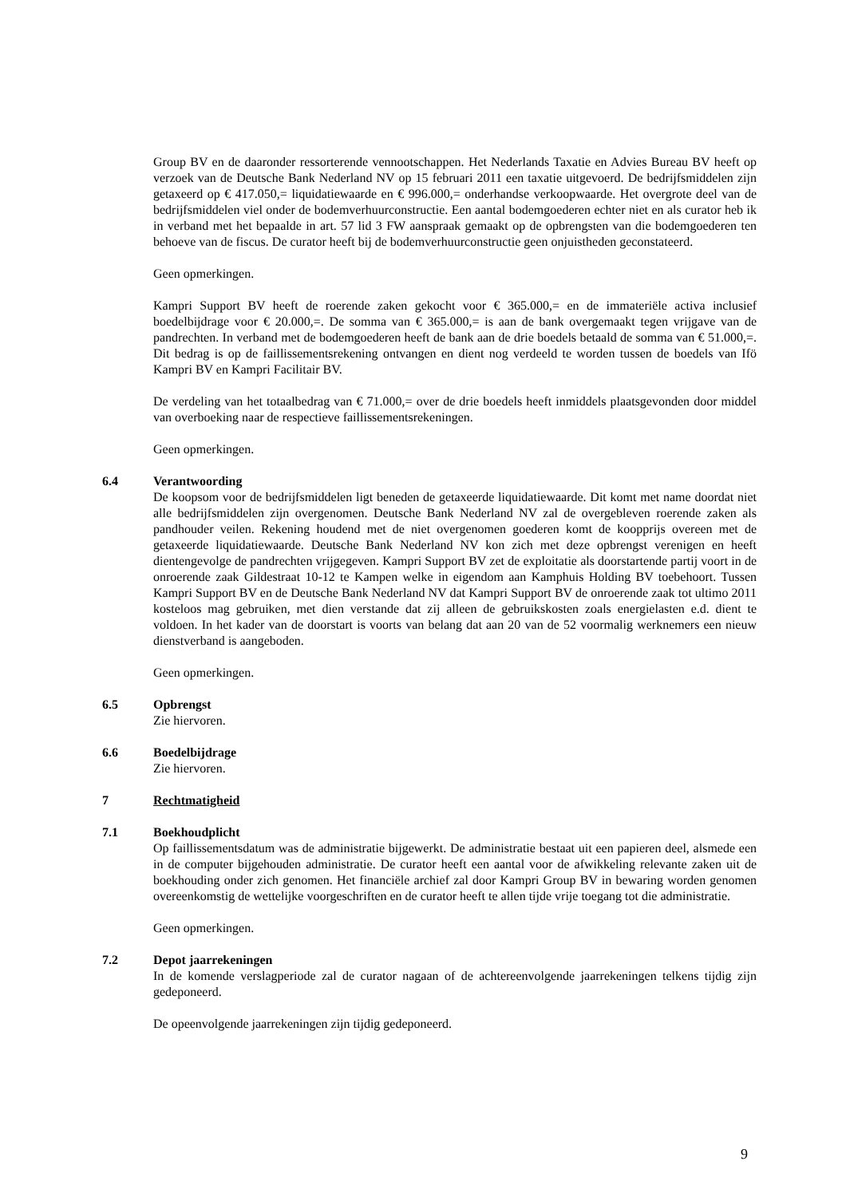Group BV en de daaronder ressorterende vennootschappen. Het Nederlands Taxatie en Advies Bureau BV heeft op verzoek van de Deutsche Bank Nederland NV op 15 februari 2011 een taxatie uitgevoerd. De bedrijfsmiddelen zijn getaxeerd op € 417.050,= liquidatiewaarde en € 996.000,= onderhandse verkoopwaarde. Het overgrote deel van de bedrijfsmiddelen viel onder de bodemverhuurconstructie. Een aantal bodemgoederen echter niet en als curator heb ik in verband met het bepaalde in art. 57 lid 3 FW aanspraak gemaakt op de opbrengsten van die bodemgoederen ten behoeve van de fiscus. De curator heeft bij de bodemverhuurconstructie geen onjuistheden geconstateerd.
Geen opmerkingen.
Kampri Support BV heeft de roerende zaken gekocht voor € 365.000,= en de immateriële activa inclusief boedelbijdrage voor € 20.000,=. De somma van € 365.000,= is aan de bank overgemaakt tegen vrijgave van de pandrechten. In verband met de bodemgoederen heeft de bank aan de drie boedels betaald de somma van € 51.000,=. Dit bedrag is op de faillissementsrekening ontvangen en dient nog verdeeld te worden tussen de boedels van Ifö Kampri BV en Kampri Facilitair BV.
De verdeling van het totaalbedrag van € 71.000,= over de drie boedels heeft inmiddels plaatsgevonden door middel van overboeking naar de respectieve faillissementsrekeningen.
Geen opmerkingen.
6.4 Verantwoording
De koopsom voor de bedrijfsmiddelen ligt beneden de getaxeerde liquidatiewaarde. Dit komt met name doordat niet alle bedrijfsmiddelen zijn overgenomen. Deutsche Bank Nederland NV zal de overgebleven roerende zaken als pandhouder veilen. Rekening houdend met de niet overgenomen goederen komt de koopprijs overeen met de getaxeerde liquidatiewaarde. Deutsche Bank Nederland NV kon zich met deze opbrengst verenigen en heeft dientengevolge de pandrechten vrijgegeven. Kampri Support BV zet de exploitatie als doorstartende partij voort in de onroerende zaak Gildestraat 10-12 te Kampen welke in eigendom aan Kamphuis Holding BV toebehoort. Tussen Kampri Support BV en de Deutsche Bank Nederland NV dat Kampri Support BV de onroerende zaak tot ultimo 2011 kosteloos mag gebruiken, met dien verstande dat zij alleen de gebruikskosten zoals energielasten e.d. dient te voldoen. In het kader van de doorstart is voorts van belang dat aan 20 van de 52 voormalig werknemers een nieuw dienstverband is aangeboden.
Geen opmerkingen.
6.5 Opbrengst
Zie hiervoren.
6.6 Boedelbijdrage
Zie hiervoren.
7 Rechtmatigheid
7.1 Boekhoudplicht
Op faillissementsdatum was de administratie bijgewerkt. De administratie bestaat uit een papieren deel, alsmede een in de computer bijgehouden administratie. De curator heeft een aantal voor de afwikkeling relevante zaken uit de boekhouding onder zich genomen. Het financiële archief zal door Kampri Group BV in bewaring worden genomen overeenkomstig de wettelijke voorgeschriften en de curator heeft te allen tijde vrije toegang tot die administratie.
Geen opmerkingen.
7.2 Depot jaarrekeningen
In de komende verslagperiode zal de curator nagaan of de achtereenvolgende jaarrekeningen telkens tijdig zijn gedeponeerd.
De opeenvolgende jaarrekeningen zijn tijdig gedeponeerd.
9